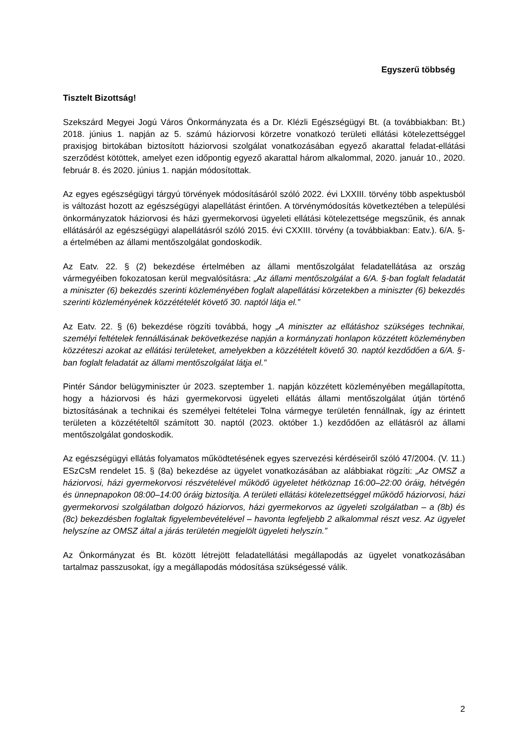Egyszerű többség
Tisztelt Bizottság!
Szekszárd Megyei Jogú Város Önkormányzata és a Dr. Klézli Egészségügyi Bt. (a továbbiakban: Bt.) 2018. június 1. napján az 5. számú háziorvosi körzetre vonatkozó területi ellátási kötelezettséggel praxisjog birtokában biztosított háziorvosi szolgálat vonatkozásában egyező akarattal feladat-ellátási szerződést kötöttek, amelyet ezen időpontig egyező akarattal három alkalommal, 2020. január 10., 2020. február 8. és 2020. június 1. napján módosítottak.
Az egyes egészségügyi tárgyú törvények módosításáról szóló 2022. évi LXXIII. törvény több aspektusból is változást hozott az egészségügyi alapellátást érintően. A törvénymódosítás következtében a települési önkormányzatok háziorvosi és házi gyermekorvosi ügyeleti ellátási kötelezettsége megszűnik, és annak ellátásáról az egészségügyi alapellátásról szóló 2015. évi CXXIII. törvény (a továbbiakban: Eatv.). 6/A. §-a értelmében az állami mentőszolgálat gondoskodik.
Az Eatv. 22. § (2) bekezdése értelmében az állami mentőszolgálat feladatellátása az ország vármegyéiben fokozatosan kerül megvalósításra: „Az állami mentőszolgálat a 6/A. §-ban foglalt feladatát a miniszter (6) bekezdés szerinti közleményében foglalt alapellátási körzetekben a miniszter (6) bekezdés szerinti közleményének közzétételét követő 30. naptól látja el.”
Az Eatv. 22. § (6) bekezdése rögzíti továbbá, hogy „A miniszter az ellátáshoz szükséges technikai, személyi feltételek fennállásának bekövetkezése napján a kormányzati honlapon közzétett közleményben közzéteszi azokat az ellátási területeket, amelyekben a közzétételt követő 30. naptól kezdődően a 6/A. §-ban foglalt feladatát az állami mentőszolgálat látja el.”
Pintér Sándor belügyminiszter úr 2023. szeptember 1. napján közzétett közleményében megállapította, hogy a háziorvosi és házi gyermekorvosi ügyeleti ellátás állami mentőszolgálat útján történő biztosításának a technikai és személyei feltételei Tolna vármegye területén fennállnak, így az érintett területen a közzétételtől számított 30. naptól (2023. október 1.) kezdődően az ellátásról az állami mentőszolgálat gondoskodik.
Az egészségügyi ellátás folyamatos működtetésének egyes szervezési kérdéseiről szóló 47/2004. (V. 11.) ESzCsM rendelet 15. § (8a) bekezdése az ügyelet vonatkozásában az alábbiakat rögzíti: „Az OMSZ a háziorvosi, házi gyermekorvosi részvételével működő ügyeletet hétköznap 16:00–22:00 óráig, hétvégén és ünnepnapokon 08:00–14:00 óráig biztosítja. A területi ellátási kötelezettséggel működő háziorvosi, házi gyermekorvosi szolgálatban dolgozó háziorvos, házi gyermekorvos az ügyeleti szolgálatban – a (8b) és (8c) bekezdésben foglaltak figyelembevételével – havonta legfeljebb 2 alkalommal részt vesz. Az ügyelet helyszíne az OMSZ által a járás területén megjelölt ügyeleti helyszín.”
Az Önkormányzat és Bt. között létrejött feladatellátási megállapodás az ügyelet vonatkozásában tartalmaz passzusokat, így a megállapodás módosítása szükségessé válik.
2